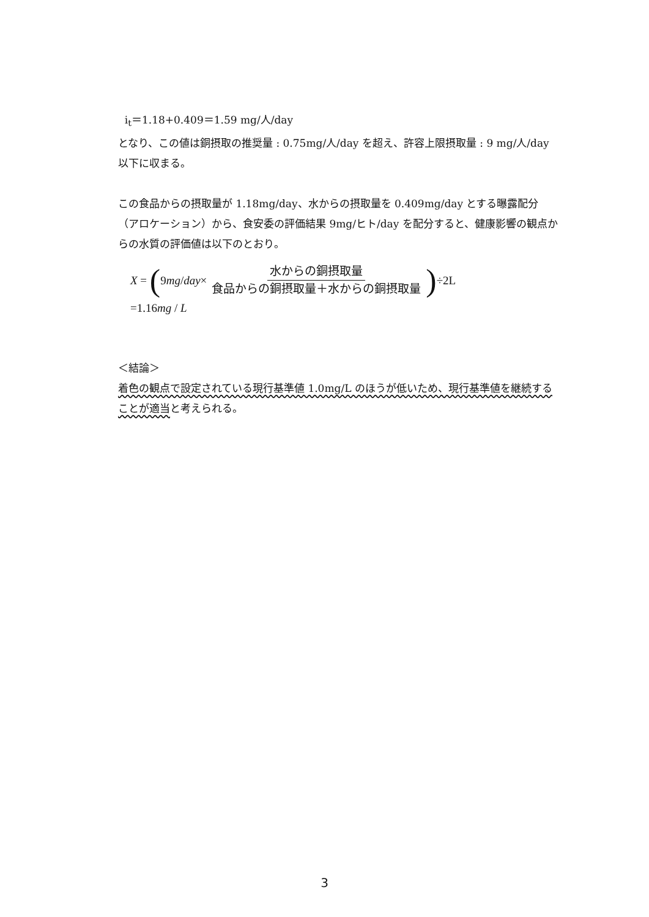i<sub>t</sub>＝1.18+0.409＝1.59 mg/人/day
となり、この値は銅摂取の推奨量 : 0.75mg/人/day を超え、許容上限摂取量 : 9 mg/人/day 以下に収まる。
この食品からの摂取量が 1.18mg/day、水からの摂取量を 0.409mg/day とする曝露配分（アロケーション）から、食安委の評価結果 9mg/ヒト/day を配分すると、健康影響の観点からの水質の評価値は以下のとおり。
X = (9 mg / day × 水からの銅摂取量 食品からの銅摂取量＋水からの銅摂取量) ÷2L
=1.16mg / L
＜結論＞
着色の観点で設定されている現行基準値 1.0mg/L のほうが低いため、現行基準値を継続することが適当と考えられる。
3